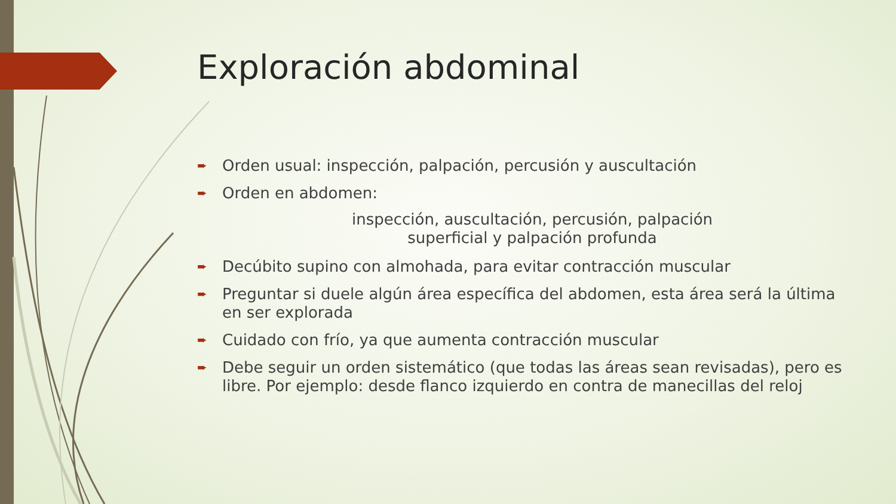Exploración abdominal
➨ Orden usual: inspección, palpación, percusión y auscultación
➨ Orden en abdomen:
inspección, auscultación, percusión, palpación
superficial y palpación profunda
➨ Decúbito supino con almohada, para evitar contracción muscular
➨ Preguntar si duele algún área específica del abdomen, esta área será la última en ser explorada
➨ Cuidado con frío, ya que aumenta contracción muscular
➨ Debe seguir un orden sistemático (que todas las áreas sean revisadas), pero es libre. Por ejemplo: desde flanco izquierdo en contra de manecillas del reloj